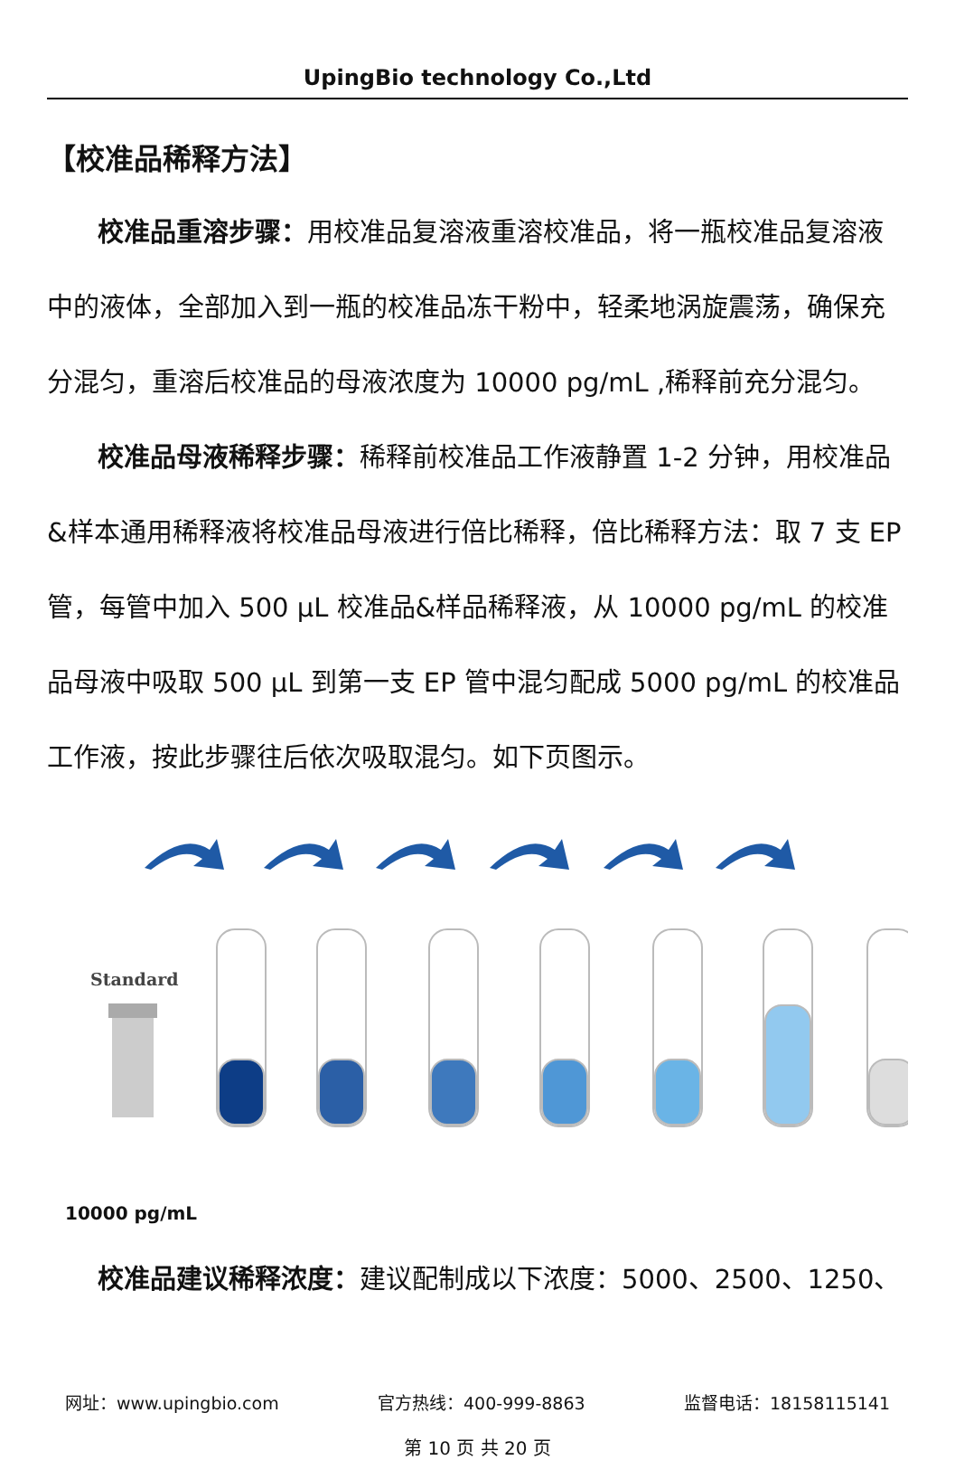UpingBio technology Co.,Ltd
【校准品稀释方法】
校准品重溶步骤：用校准品复溶液重溶校准品，将一瓶校准品复溶液中的液体，全部加入到一瓶的校准品冻干粉中，轻柔地涡旋震荡，确保充分混匀，重溶后校准品的母液浓度为 10000 pg/mL ,稀释前充分混匀。
校准品母液稀释步骤：稀释前校准品工作液静置 1-2 分钟，用校准品&样本通用稀释液将校准品母液进行倍比稀释，倍比稀释方法：取 7 支 EP 管，每管中加入 500 μL 校准品&样品稀释液，从 10000 pg/mL 的校准品母液中吸取 500 μL 到第一支 EP 管中混匀配成 5000 pg/mL 的校准品工作液，按此步骤往后依次吸取混匀。如下页图示。
Standard
10000 pg/mL
校准品建议稀释浓度：建议配制成以下浓度：5000、2500、1250、
网址：www.upingbio.com 官方热线：400-999-8863 监督电话：18158115141
第 10 页 共 20 页